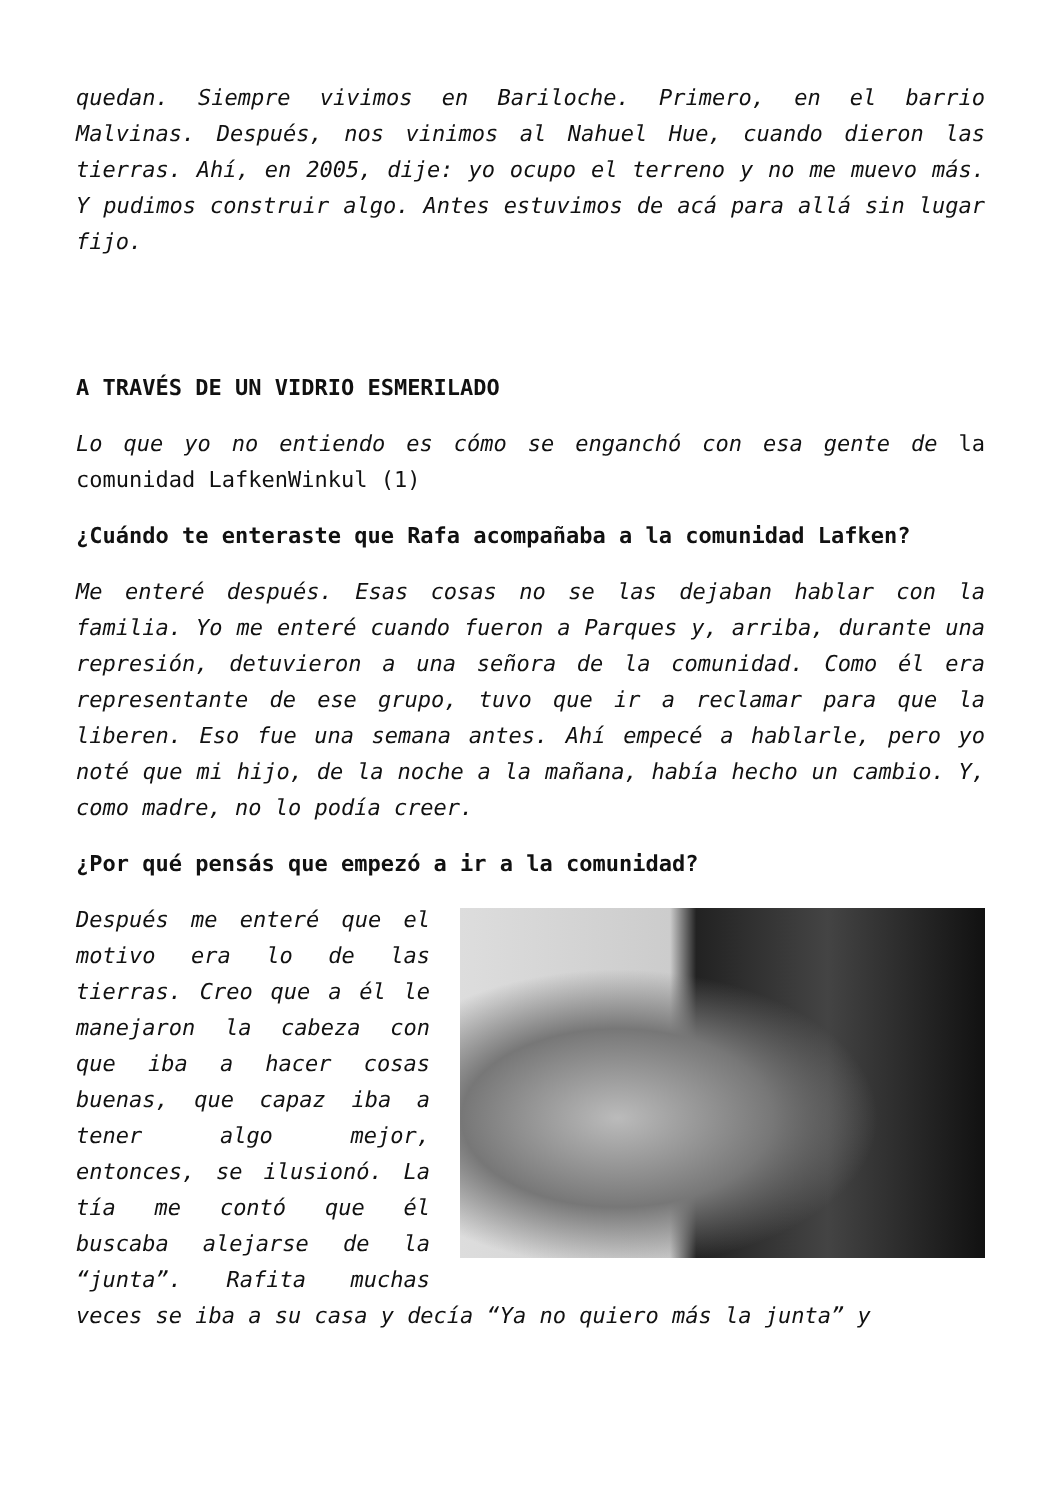quedan. Siempre vivimos en Bariloche. Primero, en el barrio Malvinas. Después, nos vinimos al Nahuel Hue, cuando dieron las tierras. Ahí, en 2005, dije: yo ocupo el terreno y no me muevo más. Y pudimos construir algo. Antes estuvimos de acá para allá sin lugar fijo.
A TRAVÉS DE UN VIDRIO ESMERILADO
Lo que yo no entiendo es cómo se enganchó con esa gente de la comunidad LafkenWinkul (1)
¿Cuándo te enteraste que Rafa acompañaba a la comunidad Lafken?
Me enteré después. Esas cosas no se las dejaban hablar con la familia. Yo me enteré cuando fueron a Parques y, arriba, durante una represión, detuvieron a una señora de la comunidad. Como él era representante de ese grupo, tuvo que ir a reclamar para que la liberen. Eso fue una semana antes. Ahí empecé a hablarle, pero yo noté que mi hijo, de la noche a la mañana, había hecho un cambio. Y, como madre, no lo podía creer.
¿Por qué pensás que empezó a ir a la comunidad?
Después me enteré que el motivo era lo de las tierras. Creo que a él le manejaron la cabeza con que iba a hacer cosas buenas, que capaz iba a tener algo mejor, entonces, se ilusionó. La tía me contó que él buscaba alejarse de la “junta”. Rafita muchas veces se iba a su casa y decía “Ya no quiero más la junta” y